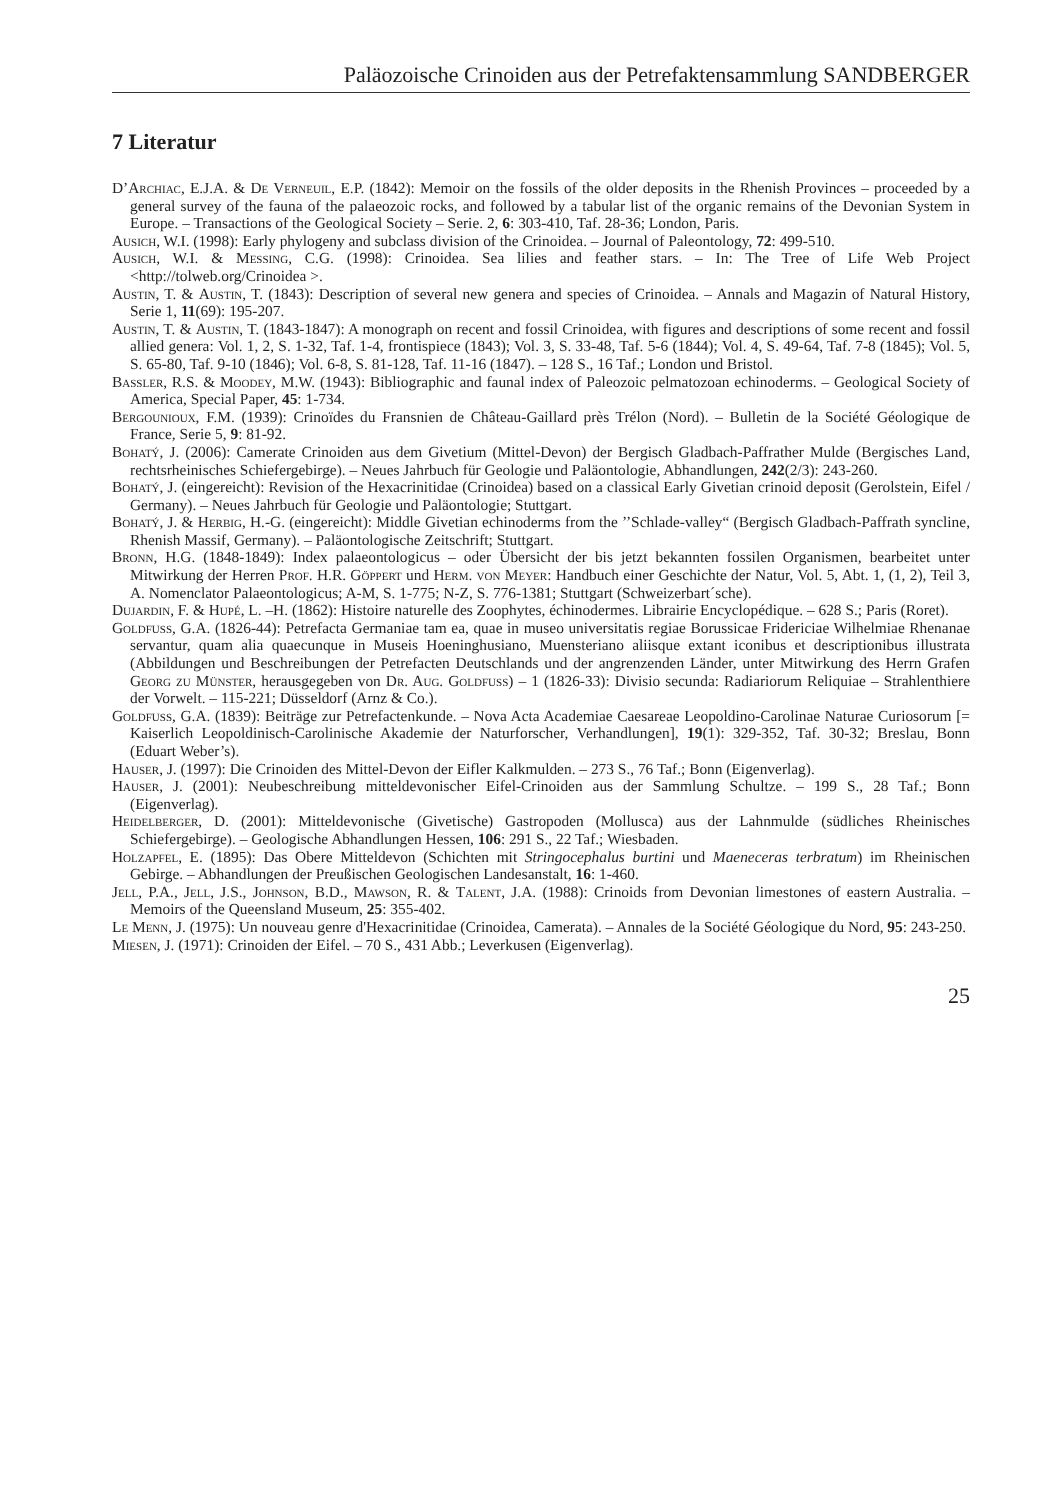Paläozoische Crinoiden aus der Petrefaktensammlung SANDBERGER
7 Literatur
D’Archiac, E.J.A. & De Verneuil, E.P. (1842): Memoir on the fossils of the older deposits in the Rhenish Provinces – proceeded by a general survey of the fauna of the palaeozoic rocks, and followed by a tabular list of the organic remains of the Devonian System in Europe. – Transactions of the Geological Society – Serie. 2, 6: 303-410, Taf. 28-36; London, Paris.
Ausich, W.I. (1998): Early phylogeny and subclass division of the Crinoidea. – Journal of Paleontology, 72: 499-510.
Ausich, W.I. & Messing, C.G. (1998): Crinoidea. Sea lilies and feather stars. – In: The Tree of Life Web Project <http://tolweb.org/Crinoidea >.
Austin, T. & Austin, T. (1843): Description of several new genera and species of Crinoidea. – Annals and Magazin of Natural History, Serie 1, 11(69): 195-207.
Austin, T. & Austin, T. (1843-1847): A monograph on recent and fossil Crinoidea, with figures and descriptions of some recent and fossil allied genera: Vol. 1, 2, S. 1-32, Taf. 1-4, frontispiece (1843); Vol. 3, S. 33-48, Taf. 5-6 (1844); Vol. 4, S. 49-64, Taf. 7-8 (1845); Vol. 5, S. 65-80, Taf. 9-10 (1846); Vol. 6-8, S. 81-128, Taf. 11-16 (1847). – 128 S., 16 Taf.; London und Bristol.
Bassler, R.S. & Moodey, M.W. (1943): Bibliographic and faunal index of Paleozoic pelmatozoan echinoderms. – Geological Society of America, Special Paper, 45: 1-734.
Bergounioux, F.M. (1939): Crinoïdes du Fransnien de Château-Gaillard près Trélon (Nord). – Bulletin de la Société Géologique de France, Serie 5, 9: 81-92.
Bohatý, J. (2006): Camerate Crinoiden aus dem Givetium (Mittel-Devon) der Bergisch Gladbach-Paffrather Mulde (Bergisches Land, rechtsrheinisches Schiefergebirge). – Neues Jahrbuch für Geologie und Paläontologie, Abhandlungen, 242(2/3): 243-260.
Bohatý, J. (eingereicht): Revision of the Hexacrinitidae (Crinoidea) based on a classical Early Givetian crinoid deposit (Gerolstein, Eifel / Germany). – Neues Jahrbuch für Geologie und Paläontologie; Stuttgart.
Bohatý, J. & Herbig, H.-G. (eingereicht): Middle Givetian echinoderms from the ’’Schlade-valley“ (Bergisch Gladbach-Paffrath syncline, Rhenish Massif, Germany). – Paläontologische Zeitschrift; Stuttgart.
Bronn, H.G. (1848-1849): Index palaeontologicus – oder Übersicht der bis jetzt bekannten fossilen Organismen, bearbeitet unter Mitwirkung der Herren Prof. H.R. Göppert und Herm. von Meyer: Handbuch einer Geschichte der Natur, Vol. 5, Abt. 1, (1, 2), Teil 3, A. Nomenclator Palaeontologicus; A-M, S. 1-775; N-Z, S. 776-1381; Stuttgart (Schweizerbart´sche).
Dujardin, F. & Hupé, L. –H. (1862): Histoire naturelle des Zoophytes, échinodermes. Librairie Encyclopédique. – 628 S.; Paris (Roret).
Goldfuss, G.A. (1826-44): Petrefacta Germaniae tam ea, quae in museo universitatis regiae Borussicae Fridericiae Wilhelmiae Rhenanae servantur, quam alia quaecunque in Museis Hoeninghusiano, Muensteriano aliisque extant iconibus et descriptionibus illustrata (Abbildungen und Beschreibungen der Petrefacten Deutschlands und der angrenzenden Länder, unter Mitwirkung des Herrn Grafen Georg zu Münster, herausgegeben von Dr. Aug. Goldfuss) – 1 (1826-33): Divisio secunda: Radiariorum Reliquiae – Strahlenthiere der Vorwelt. – 115-221; Düsseldorf (Arnz & Co.).
Goldfuss, G.A. (1839): Beiträge zur Petrefactenkunde. – Nova Acta Academiae Caesareae Leopoldino-Carolinae Naturae Curiosorum [= Kaiserlich Leopoldinisch-Carolinische Akademie der Naturforscher, Verhandlungen], 19(1): 329-352, Taf. 30-32; Breslau, Bonn (Eduart Weber’s).
Hauser, J. (1997): Die Crinoiden des Mittel-Devon der Eifler Kalkmulden. – 273 S., 76 Taf.; Bonn (Eigenverlag).
Hauser, J. (2001): Neubeschreibung mitteldevonischer Eifel-Crinoiden aus der Sammlung Schultze. – 199 S., 28 Taf.; Bonn (Eigenverlag).
Heidelberger, D. (2001): Mitteldevonische (Givetische) Gastropoden (Mollusca) aus der Lahnmulde (südliches Rheinisches Schiefergebirge). – Geologische Abhandlungen Hessen, 106: 291 S., 22 Taf.; Wiesbaden.
Holzapfel, E. (1895): Das Obere Mitteldevon (Schichten mit Stringocephalus burtini und Maeneceras terbratum) im Rheinischen Gebirge. – Abhandlungen der Preußischen Geologischen Landesanstalt, 16: 1-460.
Jell, P.A., Jell, J.S., Johnson, B.D., Mawson, R. & Talent, J.A. (1988): Crinoids from Devonian limestones of eastern Australia. – Memoirs of the Queensland Museum, 25: 355-402.
Le Menn, J. (1975): Un nouveau genre d'Hexacrinitidae (Crinoidea, Camerata). – Annales de la Société Géologique du Nord, 95: 243-250.
Miesen, J. (1971): Crinoiden der Eifel. – 70 S., 431 Abb.; Leverkusen (Eigenverlag).
25